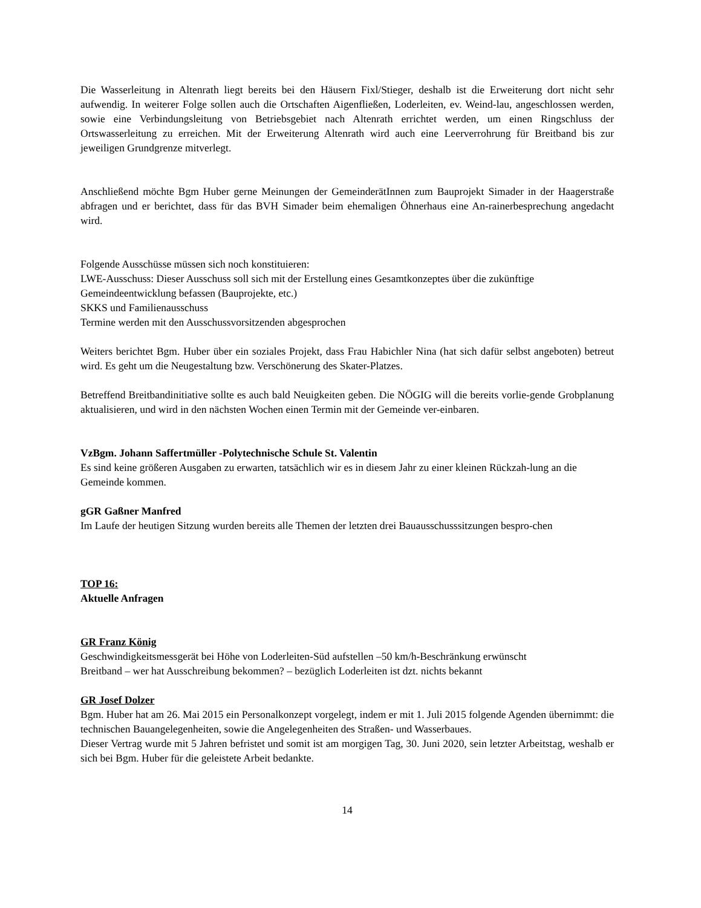Die Wasserleitung in Altenrath liegt bereits bei den Häusern Fixl/Stieger, deshalb ist die Erweiterung dort nicht sehr aufwendig. In weiterer Folge sollen auch die Ortschaften Aigenfließen, Loderleiten, ev. Weind-lau, angeschlossen werden, sowie eine Verbindungsleitung von Betriebsgebiet nach Altenrath errichtet werden, um einen Ringschluss der Ortswasserleitung zu erreichen. Mit der Erweiterung Altenrath wird auch eine Leerverrohrung für Breitband bis zur jeweiligen Grundgrenze mitverlegt.
Anschließend möchte Bgm Huber gerne Meinungen der GemeinderätInnen zum Bauprojekt Simader in der Haagerstraße abfragen und er berichtet, dass für das BVH Simader beim ehemaligen Öhnerhaus eine An-rainerbesprechung angedacht wird.
Folgende Ausschüsse müssen sich noch konstituieren:
LWE-Ausschuss: Dieser Ausschuss soll sich mit der Erstellung eines Gesamtkonzeptes über die zukünftige Gemeindeentwicklung befassen (Bauprojekte, etc.)
SKKS und Familienausschuss
Termine werden mit den Ausschussvorsitzenden abgesprochen
Weiters berichtet Bgm. Huber über ein soziales Projekt, dass Frau Habichler Nina (hat sich dafür selbst angeboten) betreut wird. Es geht um die Neugestaltung bzw. Verschönerung des Skater-Platzes.
Betreffend Breitbandinitiative sollte es auch bald Neuigkeiten geben. Die NÖGIG will die bereits vorlie-gende Grobplanung aktualisieren, und wird in den nächsten Wochen einen Termin mit der Gemeinde ver-einbaren.
VzBgm. Johann Saffertmüller -Polytechnische Schule St. Valentin
Es sind keine größeren Ausgaben zu erwarten, tatsächlich wir es in diesem Jahr zu einer kleinen Rückzah-lung an die Gemeinde kommen.
gGR Gaßner Manfred
Im Laufe der heutigen Sitzung wurden bereits alle Themen der letzten drei Bauausschusssitzungen bespro-chen
TOP 16:
Aktuelle Anfragen
GR Franz König
Geschwindigkeitsmessgerät bei Höhe von Loderleiten-Süd aufstellen –50 km/h-Beschränkung erwünscht
Breitband – wer hat Ausschreibung bekommen? – bezüglich Loderleiten ist dzt. nichts bekannt
GR Josef Dolzer
Bgm. Huber hat am 26. Mai 2015 ein Personalkonzept vorgelegt, indem er mit 1. Juli 2015 folgende Agenden übernimmt: die technischen Bauangelegenheiten, sowie die Angelegenheiten des Straßen- und Wasserbaues.
Dieser Vertrag wurde mit 5 Jahren befristet und somit ist am morgigen Tag, 30. Juni 2020, sein letzter Arbeitstag, weshalb er sich bei Bgm. Huber für die geleistete Arbeit bedankte.
14